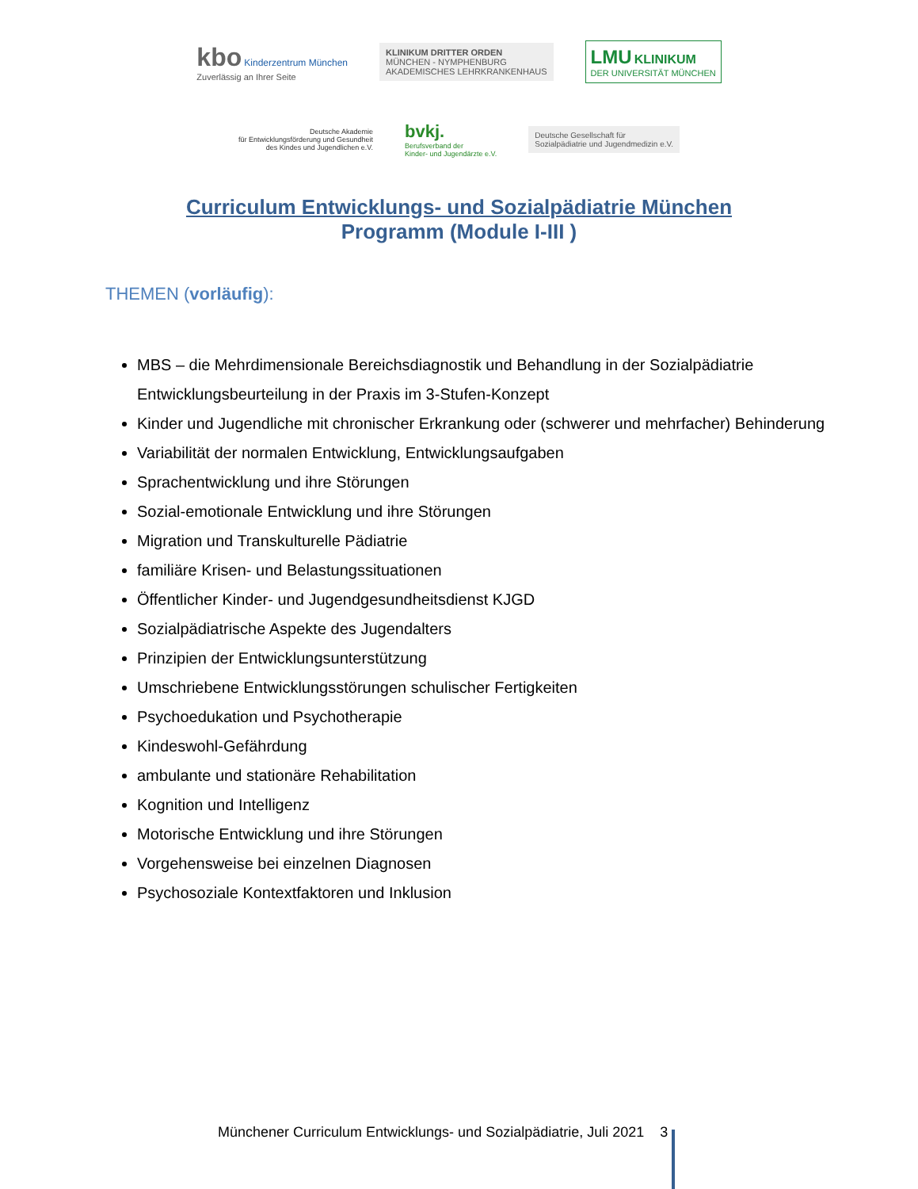kbo Kinderzentrum München
Zuverlässig an Ihrer Seite
KLINIKUM DRITTER ORDEN
MÜNCHEN - NYMPHENBURG
AKADEMISCHES LEHRKRANKENHAUS
LMU KLINIKUM
DER UNIVERSITÄT MÜNCHEN
Deutsche Akademie
für Entwicklungsförderung und Gesundheit
des Kindes und Jugendlichen e.V.
bvkj.
Berufsverband der
Kinder- und Jugendärzte e.V.
Deutsche Gesellschaft für
Sozialpädiatrie und Jugendmedizin e.V.
Curriculum Entwicklungs- und Sozialpädiatrie München
Programm (Module I-III )
THEMEN (vorläufig):
MBS – die Mehrdimensionale Bereichsdiagnostik und Behandlung in der Sozialpädiatrie Entwicklungsbeurteilung in der Praxis im 3-Stufen-Konzept
Kinder und Jugendliche mit chronischer Erkrankung oder (schwerer und mehrfacher) Behinderung
Variabilität der normalen Entwicklung, Entwicklungsaufgaben
Sprachentwicklung und ihre Störungen
Sozial-emotionale Entwicklung und ihre Störungen
Migration und Transkulturelle Pädiatrie
familiäre Krisen- und Belastungssituationen
Öffentlicher Kinder- und Jugendgesundheitsdienst KJGD
Sozialpädiatrische Aspekte des Jugendalters
Prinzipien der Entwicklungsunterstützung
Umschriebene Entwicklungsstörungen schulischer Fertigkeiten
Psychoedukation und Psychotherapie
Kindeswohl-Gefährdung
ambulante und stationäre Rehabilitation
Kognition und Intelligenz
Motorische Entwicklung und ihre Störungen
Vorgehensweise bei einzelnen Diagnosen
Psychosoziale Kontextfaktoren und Inklusion
Münchener Curriculum Entwicklungs- und Sozialpädiatrie, Juli 2021 3